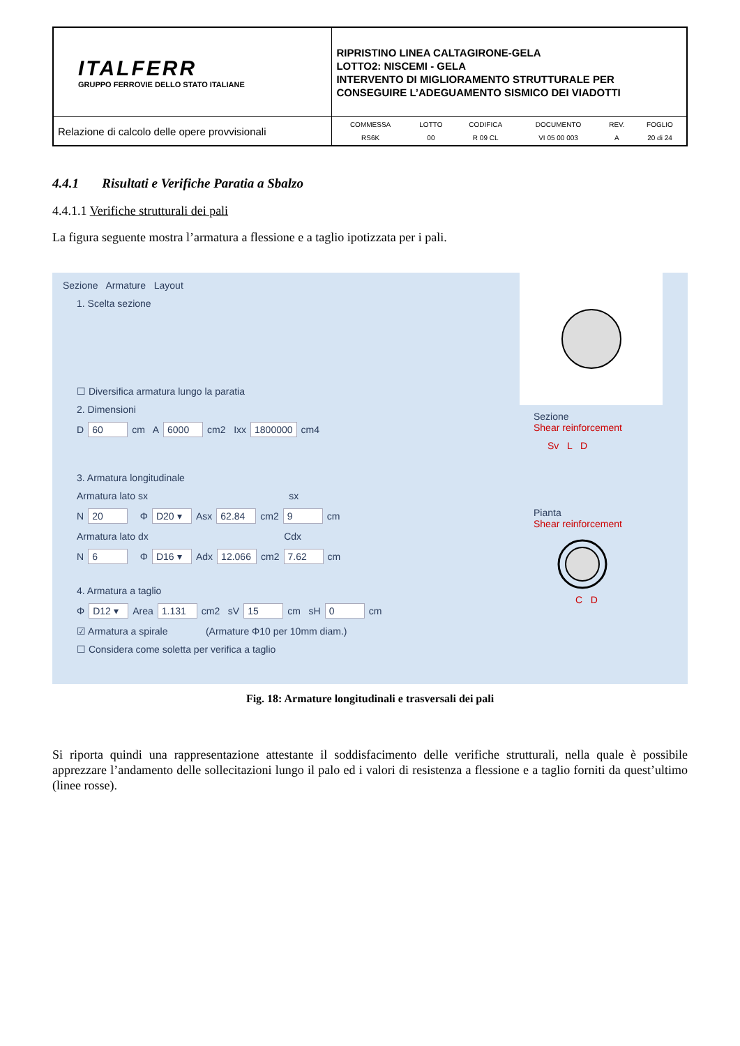| ITALFERR GRUPPO FERROVIE DELLO STATO ITALIANE | RIPRISTINO LINEA CALTAGIRONE-GELA LOTTO2: NISCEMI - GELA INTERVENTO DI MIGLIORAMENTO STRUTTURALE PER CONSEGUIRE L’ADEGUAMENTO SISMICO DEI VIADOTTI |
| Relazione di calcolo delle opere provvisionali | / COMMESSA / LOTTO / CODIFICA / DOCUMENTO / REV. / FOGLIO / / RS6K / 00 / R 09 CL / VI 05 00 003 / A / 20 di 24 / |
4.4.1 Risultati e Verifiche Paratia a Sbalzo
4.4.1.1 Verifiche strutturali dei pali
La figura seguente mostra l’armatura a flessione e a taglio ipotizzata per i pali.
Sezione Armature Layout
1. Scelta sezione
☐ Diversifica armatura lungo la paratia
2. Dimensioni
D 60 cm A 6000 cm2 Ixx 1800000 cm4
3. Armatura longitudinale
Armatura lato sx sx
N 20 Φ D20 ▾ Asx 62.84 cm2 9 cm
Armatura lato dx Cdx
N 6 Φ D16 ▾ Adx 12.066 cm2 7.62 cm
4. Armatura a taglio
Φ D12 ▾ Area 1.131 cm2 sV 15 cm sH 0 cm
☑ Armatura a spirale (Armature Φ10 per 10mm diam.)
☐ Considera come soletta per verifica a taglio
Sezione
Shear reinforcement
Sv L D
Pianta
Shear reinforcement
C D
Fig. 18: Armature longitudinali e trasversali dei pali
Si riporta quindi una rappresentazione attestante il soddisfacimento delle verifiche strutturali, nella quale è possibile apprezzare l’andamento delle sollecitazioni lungo il palo ed i valori di resistenza a flessione e a taglio forniti da quest’ultimo (linee rosse).